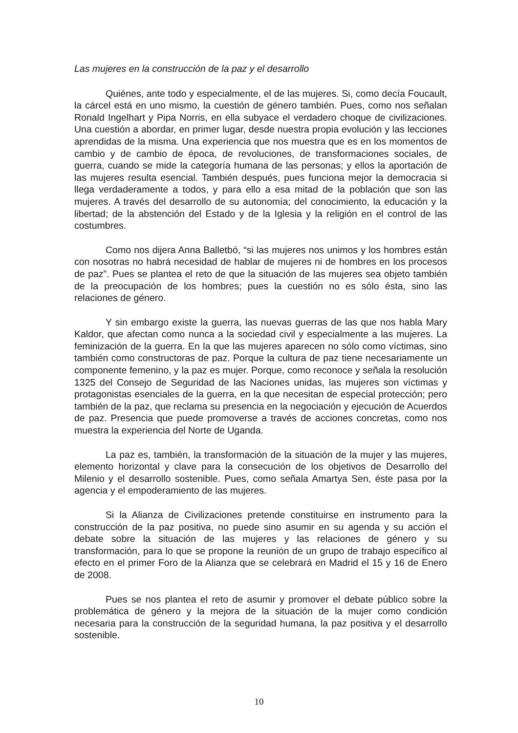Las mujeres en la construcción de la paz y el desarrollo
Quiénes, ante todo y especialmente, el de las mujeres. Si, como decía Foucault, la cárcel está en uno mismo, la cuestión de género también. Pues, como nos señalan Ronald Ingelhart y Pipa Norris, en ella subyace el verdadero choque de civilizaciones. Una cuestión a abordar, en primer lugar, desde nuestra propia evolución y las lecciones aprendidas de la misma. Una experiencia que nos muestra que es en los momentos de cambio y de cambio de época, de revoluciones, de transformaciones sociales, de guerra, cuando se mide la categoría humana de las personas; y ellos la aportación de las mujeres resulta esencial. También después, pues funciona mejor la democracia si llega verdaderamente a todos, y para ello a esa mitad de la población que son las mujeres. A través del desarrollo de su autonomía; del conocimiento, la educación y la libertad; de la abstención del Estado y de la Iglesia y la religión en el control de las costumbres.
Como nos dijera Anna Balletbó, “si las mujeres nos unimos y los hombres están con nosotras no habrá necesidad de hablar de mujeres ni de hombres en los procesos de paz”. Pues se plantea el reto de que la situación de las mujeres sea objeto también de la preocupación de los hombres; pues la cuestión no es sólo ésta, sino las relaciones de género.
Y sin embargo existe la guerra, las nuevas guerras de las que nos habla Mary Kaldor, que afectan como nunca a la sociedad civil y especialmente a las mujeres. La feminización de la guerra. En la que las mujeres aparecen no sólo como víctimas, sino también como constructoras de paz. Porque la cultura de paz tiene necesariamente un componente femenino, y la paz es mujer. Porque, como reconoce y señala la resolución 1325 del Consejo de Seguridad de las Naciones unidas, las mujeres son víctimas y protagonistas esenciales de la guerra, en la que necesitan de especial protección; pero también de la paz, que reclama su presencia en la negociación y ejecución de Acuerdos de paz. Presencia que puede promoverse a través de acciones concretas, como nos muestra la experiencia del Norte de Uganda.
La paz es, también, la transformación de la situación de la mujer y las mujeres, elemento horizontal y clave para la consecución de los objetivos de Desarrollo del Milenio y el desarrollo sostenible. Pues, como señala Amartya Sen, éste pasa por la agencia y el empoderamiento de las mujeres.
Si la Alianza de Civilizaciones pretende constituirse en instrumento para la construcción de la paz positiva, no puede sino asumir en su agenda y su acción el debate sobre la situación de las mujeres y las relaciones de género y su transformación, para lo que se propone la reunión de un grupo de trabajo específico al efecto en el primer Foro de la Alianza que se celebrará en Madrid el 15 y 16 de Enero de 2008.
Pues se nos plantea el reto de asumir y promover el debate público sobre la problemática de género y la mejora de la situación de la mujer como condición necesaria para la construcción de la seguridad humana, la paz positiva y el desarrollo sostenible.
10